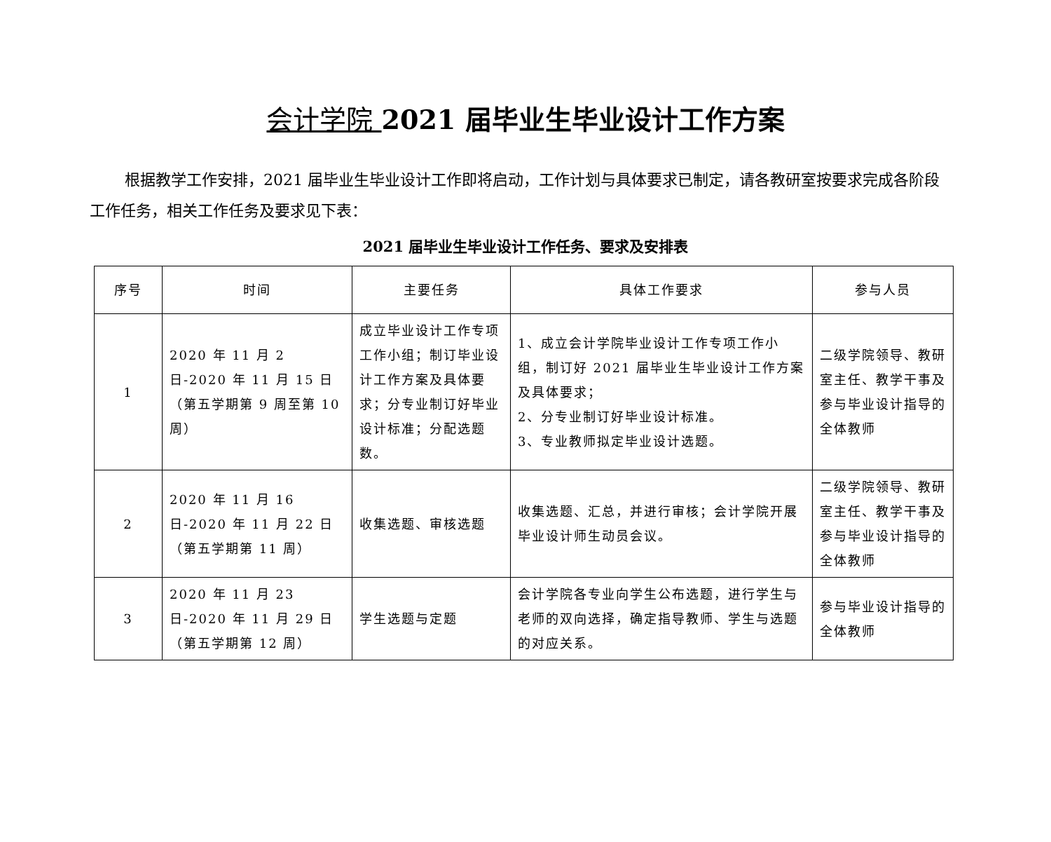会计学院 2021 届毕业生毕业设计工作方案
根据教学工作安排，2021 届毕业生毕业设计工作即将启动，工作计划与具体要求已制定，请各教研室按要求完成各阶段工作任务，相关工作任务及要求见下表：
2021 届毕业生毕业设计工作任务、要求及安排表
| 序号 | 时间 | 主要任务 | 具体工作要求 | 参与人员 |
| --- | --- | --- | --- | --- |
| 1 | 2020 年 11 月 2 日-2020 年 11 月 15 日 （第五学期第 9 周至第 10 周） | 成立毕业设计工作专项工作小组；制订毕业设计工作方案及具体要求；分专业制订好毕业设计标准；分配选题数。 | 1、成立会计学院毕业设计工作专项工作小组，制订好 2021 届毕业生毕业设计工作方案及具体要求； 2、分专业制订好毕业设计标准。 3、专业教师拟定毕业设计选题。 | 二级学院领导、教研室主任、教学干事及参与毕业设计指导的全体教师 |
| 2 | 2020 年 11 月 16 日-2020 年 11 月 22 日 （第五学期第 11 周） | 收集选题、审核选题 | 收集选题、汇总，并进行审核；会计学院开展毕业设计师生动员会议。 | 二级学院领导、教研室主任、教学干事及参与毕业设计指导的全体教师 |
| 3 | 2020 年 11 月 23 日-2020 年 11 月 29 日 （第五学期第 12 周） | 学生选题与定题 | 会计学院各专业向学生公布选题，进行学生与老师的双向选择，确定指导教师、学生与选题的对应关系。 | 参与毕业设计指导的全体教师 |